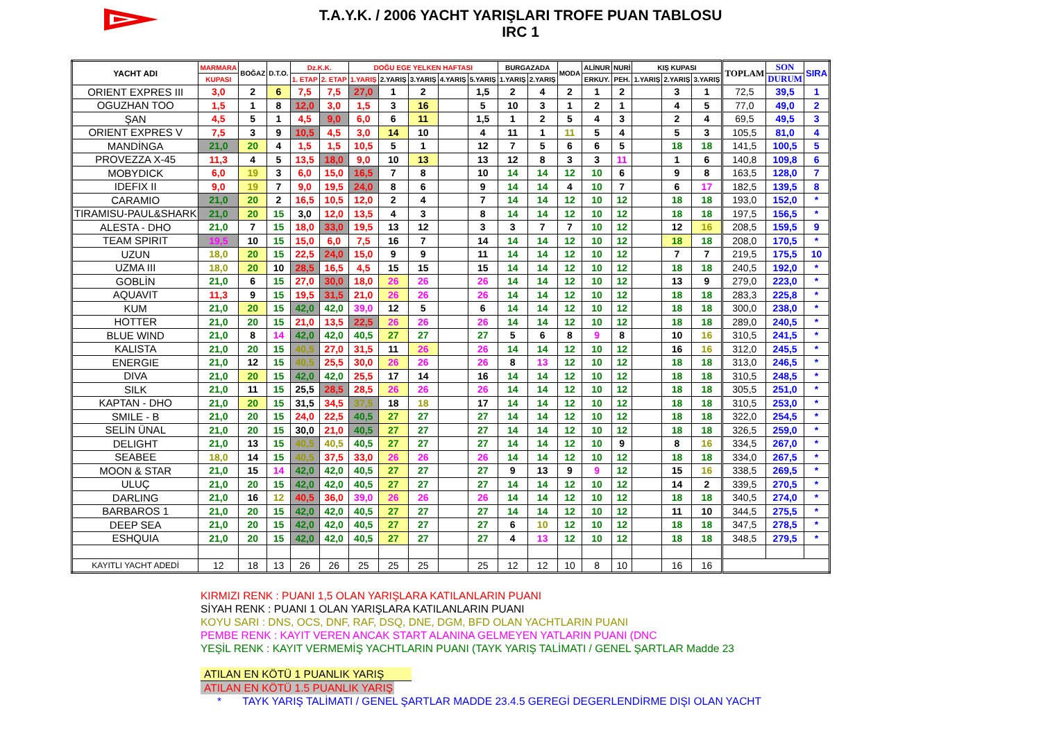T.A.Y.K. / 2006 YACHT YARIŞLARI TROFE PUAN TABLOSU
IRC 1
| YACHT ADI | MARMARA | BOĞAZ | D.T.O. | Dz.K.K. | | DOĞU EGE YELKEN HAFTASI | | | | | BURGAZADA | | MODA | ALİNUR | NURİ | KIŞ KUPASI | | | TOPLAM | SON | SIRA |
| --- | --- | --- | --- | --- | --- | --- | --- | --- | --- | --- | --- | --- | --- | --- | --- | --- | --- | --- | --- | --- | --- |
| | KUPASI | | | 1. ETAP | 2. ETAP | 1.YARIŞ | 2.YARIŞ | 3.YARIŞ | 4.YARIŞ | 5.YARIŞ | 1.YARIŞ | 2.YARIŞ | | ERKUY. | PEH. | 1.YARIŞ | 2.YARIŞ | 3.YARIŞ | | DURUM | |
| ORIENT EXPRES III | 3,0 | 2 | 6 | 7,5 | 7,5 | 27,0 | 1 | 2 | | 1,5 | 2 | 4 | 2 | 1 | 2 | | 3 | 1 | 72,5 | 39,5 | 1 |
| OGUZHAN TOO | 1,5 | 1 | 8 | 12,0 | 3,0 | 1,5 | 3 | 16 | | 5 | 10 | 3 | 1 | 2 | 1 | | 4 | 5 | 77,0 | 49,0 | 2 |
| ŞAN | 4,5 | 5 | 1 | 4,5 | 9,0 | 6,0 | 6 | 11 | | 1,5 | 1 | 2 | 5 | 4 | 3 | | 2 | 4 | 69,5 | 49,5 | 3 |
| ORIENT EXPRES V | 7,5 | 3 | 9 | 10,5 | 4,5 | 3,0 | 14 | 10 | | 4 | 11 | 1 | 11 | 5 | 4 | | 5 | 3 | 105,5 | 81,0 | 4 |
| MANDİNGA | 21,0 | 20 | 4 | 1,5 | 1,5 | 10,5 | 5 | 1 | | 12 | 7 | 5 | 6 | 6 | 5 | | 18 | 18 | 141,5 | 100,5 | 5 |
| PROVEZZA X-45 | 11,3 | 4 | 5 | 13,5 | 18,0 | 9,0 | 10 | 13 | | 13 | 12 | 8 | 3 | 3 | 11 | | 1 | 6 | 140,8 | 109,8 | 6 |
| MOBYDICK | 6,0 | 19 | 3 | 6,0 | 15,0 | 16,5 | 7 | 8 | | 10 | 14 | 14 | 12 | 10 | 6 | | 9 | 8 | 163,5 | 128,0 | 7 |
| IDEFIX II | 9,0 | 19 | 7 | 9,0 | 19,5 | 24,0 | 8 | 6 | | 9 | 14 | 14 | 4 | 10 | 7 | | 6 | 17 | 182,5 | 139,5 | 8 |
| CARAMIO | 21,0 | 20 | 2 | 16,5 | 10,5 | 12,0 | 2 | 4 | | 7 | 14 | 14 | 12 | 10 | 12 | | 18 | 18 | 193,0 | 152,0 | * |
| TIRAMISU-PAUL&SHARK | 21,0 | 20 | 15 | 3,0 | 12,0 | 13,5 | 4 | 3 | | 8 | 14 | 14 | 12 | 10 | 12 | | 18 | 18 | 197,5 | 156,5 | * |
| ALESTA - DHO | 21,0 | 7 | 15 | 18,0 | 33,0 | 19,5 | 13 | 12 | | 3 | 3 | 7 | 7 | 10 | 12 | | 12 | 16 | 208,5 | 159,5 | 9 |
| TEAM SPIRIT | 19,5 | 10 | 15 | 15,0 | 6,0 | 7,5 | 16 | 7 | | 14 | 14 | 14 | 12 | 10 | 12 | | 18 | 18 | 208,0 | 170,5 | * |
| UZUN | 18,0 | 20 | 15 | 22,5 | 24,0 | 15,0 | 9 | 9 | | 11 | 14 | 14 | 12 | 10 | 12 | | 7 | 7 | 219,5 | 175,5 | 10 |
| UZMA III | 18,0 | 20 | 10 | 28,5 | 16,5 | 4,5 | 15 | 15 | | 15 | 14 | 14 | 12 | 10 | 12 | | 18 | 18 | 240,5 | 192,0 | * |
| GOBLİN | 21,0 | 6 | 15 | 27,0 | 30,0 | 18,0 | 26 | 26 | | 26 | 14 | 14 | 12 | 10 | 12 | | 13 | 9 | 279,0 | 223,0 | * |
| AQUAVIT | 11,3 | 9 | 15 | 19,5 | 31,5 | 21,0 | 26 | 26 | | 26 | 14 | 14 | 12 | 10 | 12 | | 18 | 18 | 283,3 | 225,8 | * |
| KUM | 21,0 | 20 | 15 | 42,0 | 42,0 | 39,0 | 12 | 5 | | 6 | 14 | 14 | 12 | 10 | 12 | | 18 | 18 | 300,0 | 238,0 | * |
| HOTTER | 21,0 | 20 | 15 | 21,0 | 13,5 | 22,5 | 26 | 26 | | 26 | 14 | 14 | 12 | 10 | 12 | | 18 | 18 | 289,0 | 240,5 | * |
| BLUE WIND | 21,0 | 8 | 14 | 42,0 | 42,0 | 40,5 | 27 | 27 | | 27 | 5 | 6 | 8 | 9 | 8 | | 10 | 16 | 310,5 | 241,5 | * |
| KALISTA | 21,0 | 20 | 15 | 40,5 | 27,0 | 31,5 | 11 | 26 | | 26 | 14 | 14 | 12 | 10 | 12 | | 16 | 16 | 312,0 | 245,5 | * |
| ENERGIE | 21,0 | 12 | 15 | 40,5 | 25,5 | 30,0 | 26 | 26 | | 26 | 8 | 13 | 12 | 10 | 12 | | 18 | 18 | 313,0 | 246,5 | * |
| DIVA | 21,0 | 20 | 15 | 42,0 | 42,0 | 25,5 | 17 | 14 | | 16 | 14 | 14 | 12 | 10 | 12 | | 18 | 18 | 310,5 | 248,5 | * |
| SILK | 21,0 | 11 | 15 | 25,5 | 28,5 | 28,5 | 26 | 26 | | 26 | 14 | 14 | 12 | 10 | 12 | | 18 | 18 | 305,5 | 251,0 | * |
| KAPTAN - DHO | 21,0 | 20 | 15 | 31,5 | 34,5 | 37,5 | 18 | 18 | | 17 | 14 | 14 | 12 | 10 | 12 | | 18 | 18 | 310,5 | 253,0 | * |
| SMILE - B | 21,0 | 20 | 15 | 24,0 | 22,5 | 40,5 | 27 | 27 | | 27 | 14 | 14 | 12 | 10 | 12 | | 18 | 18 | 322,0 | 254,5 | * |
| SELİN ÜNAL | 21,0 | 20 | 15 | 30,0 | 21,0 | 40,5 | 27 | 27 | | 27 | 14 | 14 | 12 | 10 | 12 | | 18 | 18 | 326,5 | 259,0 | * |
| DELIGHT | 21,0 | 13 | 15 | 40,5 | 40,5 | 40,5 | 27 | 27 | | 27 | 14 | 14 | 12 | 10 | 9 | | 8 | 16 | 334,5 | 267,0 | * |
| SEABEE | 18,0 | 14 | 15 | 40,5 | 37,5 | 33,0 | 26 | 26 | | 26 | 14 | 14 | 12 | 10 | 12 | | 18 | 18 | 334,0 | 267,5 | * |
| MOON & STAR | 21,0 | 15 | 14 | 42,0 | 42,0 | 40,5 | 27 | 27 | | 27 | 9 | 13 | 9 | 9 | 12 | | 15 | 16 | 338,5 | 269,5 | * |
| ULUÇ | 21,0 | 20 | 15 | 42,0 | 42,0 | 40,5 | 27 | 27 | | 27 | 14 | 14 | 12 | 10 | 12 | | 14 | 2 | 339,5 | 270,5 | * |
| DARLING | 21,0 | 16 | 12 | 40,5 | 36,0 | 39,0 | 26 | 26 | | 26 | 14 | 14 | 12 | 10 | 12 | | 18 | 18 | 340,5 | 274,0 | * |
| BARBAROS 1 | 21,0 | 20 | 15 | 42,0 | 42,0 | 40,5 | 27 | 27 | | 27 | 14 | 14 | 12 | 10 | 12 | | 11 | 10 | 344,5 | 275,5 | * |
| DEEP SEA | 21,0 | 20 | 15 | 42,0 | 42,0 | 40,5 | 27 | 27 | | 27 | 6 | 10 | 12 | 10 | 12 | | 18 | 18 | 347,5 | 278,5 | * |
| ESHQUIA | 21,0 | 20 | 15 | 42,0 | 42,0 | 40,5 | 27 | 27 | | 27 | 4 | 13 | 12 | 10 | 12 | | 18 | 18 | 348,5 | 279,5 | * |
| KAYITLI YACHT ADEDİ | 12 | 18 | 13 | 26 | 26 | 25 | 25 | 25 | | 25 | 12 | 12 | 10 | 8 | 10 | | 16 | 16 | | | |
KIRMIZI RENK : PUANI 1,5 OLAN YARIŞLARA KATILANLARIN PUANI
SİYAH RENK : PUANI 1 OLAN YARIŞLARA KATILANLARIN PUANI
KOYU SARI : DNS, OCS, DNF, RAF, DSQ, DNE, DGM, BFD OLAN YACHTLARIN PUANI
PEMBE RENK : KAYIT VEREN ANCAK START ALANINA GELMEYEN YATLARIN PUANI (DNC
YEŞİL RENK : KAYIT VERMEMİŞ YACHTLARIN PUANI (TAYK YARIŞ TALİMATI / GENEL ŞARTLAR Madde 23
ATILAN EN KÖTÜ 1 PUANLIK YARIŞ
ATILAN EN KÖTÜ 1.5 PUANLIK YARIŞ
* TAYK YARIŞ TALİMATI / GENEL ŞARTLAR MADDE 23.4.5 GEREGİ DEGERLENDİRME DIŞI OLAN YACHT